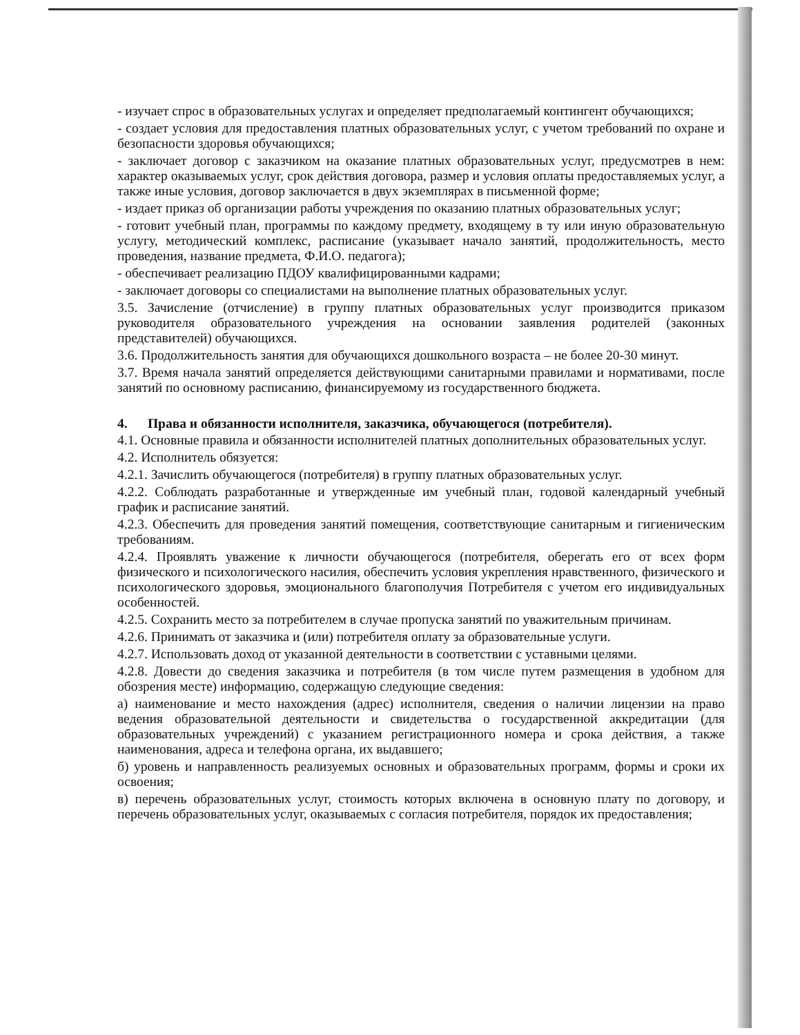- изучает спрос в образовательных услугах и определяет предполагаемый контингент обучающихся;
- создает условия для предоставления платных образовательных услуг, с учетом требований по охране и безопасности здоровья обучающихся;
- заключает договор с заказчиком на оказание платных образовательных услуг, предусмотрев в нем: характер оказываемых услуг, срок действия договора, размер и условия оплаты предоставляемых услуг, а также иные условия, договор заключается в двух экземплярах в письменной форме;
- издает приказ об организации работы учреждения по оказанию платных образовательных услуг;
- готовит учебный план, программы по каждому предмету, входящему в ту или иную образовательную услугу, методический комплекс, расписание (указывает начало занятий, продолжительность, место проведения, название предмета, Ф.И.О. педагога);
- обеспечивает реализацию ПДОУ квалифицированными кадрами;
- заключает договоры со специалистами на выполнение платных образовательных услуг.
3.5. Зачисление (отчисление) в группу платных образовательных услуг производится приказом руководителя образовательного учреждения на основании заявления родителей (законных представителей) обучающихся.
3.6. Продолжительность занятия для обучающихся дошкольного возраста – не более 20-30 минут.
3.7. Время начала занятий определяется действующими санитарными правилами и нормативами, после занятий по основному расписанию, финансируемому из государственного бюджета.
4. Права и обязанности исполнителя, заказчика, обучающегося (потребителя).
4.1. Основные правила и обязанности исполнителей платных дополнительных образовательных услуг.
4.2. Исполнитель обязуется:
4.2.1. Зачислить обучающегося (потребителя) в группу платных образовательных услуг.
4.2.2. Соблюдать разработанные и утвержденные им учебный план, годовой календарный учебный график и расписание занятий.
4.2.3. Обеспечить для проведения занятий помещения, соответствующие санитарным и гигиеническим требованиям.
4.2.4. Проявлять уважение к личности обучающегося (потребителя, оберегать его от всех форм физического и психологического насилия, обеспечить условия укрепления нравственного, физического и психологического здоровья, эмоционального благополучия Потребителя с учетом его индивидуальных особенностей.
4.2.5. Сохранить место за потребителем в случае пропуска занятий по уважительным причинам.
4.2.6. Принимать от заказчика и (или) потребителя оплату за образовательные услуги.
4.2.7. Использовать доход от указанной деятельности в соответствии с уставными целями.
4.2.8. Довести до сведения заказчика и потребителя (в том числе путем размещения в удобном для обозрения месте) информацию, содержащую следующие сведения:
а) наименование и место нахождения (адрес) исполнителя, сведения о наличии лицензии на право ведения образовательной деятельности и свидетельства о государственной аккредитации (для образовательных учреждений) с указанием регистрационного номера и срока действия, а также наименования, адреса и телефона органа, их выдавшего;
б) уровень и направленность реализуемых основных и образовательных программ, формы и сроки их освоения;
в) перечень образовательных услуг, стоимость которых включена в основную плату по договору, и перечень образовательных услуг, оказываемых с согласия потребителя, порядок их предоставления;